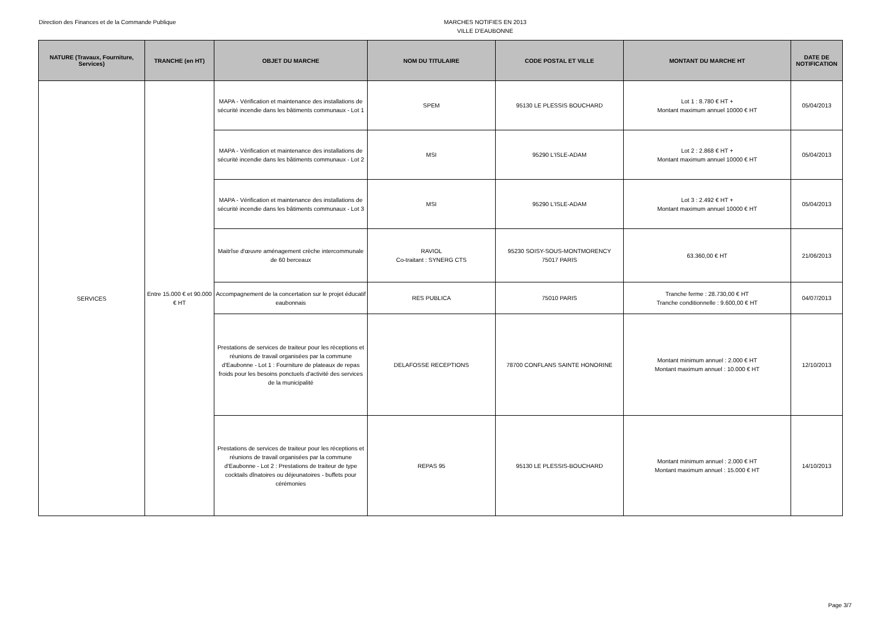Direction des Finances et de la Commande Publique
MARCHES NOTIFIES EN 2013
VILLE D'EAUBONNE
| NATURE (Travaux, Fourniture, Services) | TRANCHE (en HT) | OBJET DU MARCHE | NOM DU TITULAIRE | CODE POSTAL ET VILLE | MONTANT DU MARCHE HT | DATE DE NOTIFICATION |
| --- | --- | --- | --- | --- | --- | --- |
| SERVICES | Entre 15.000 € et 90.000 € HT | MAPA - Vérification et maintenance des installations de sécurité incendie dans les bâtiments communaux - Lot 1 | SPEM | 95130 LE PLESSIS BOUCHARD | Lot 1 : 8.780 € HT + Montant maximum annuel 10000 € HT | 05/04/2013 |
| | | MAPA - Vérification et maintenance des installations de sécurité incendie dans les bâtiments communaux - Lot 2 | MSI | 95290 L'ISLE-ADAM | Lot 2 : 2.868 € HT + Montant maximum annuel 10000 € HT | 05/04/2013 |
| | | MAPA - Vérification et maintenance des installations de sécurité incendie dans les bâtiments communaux - Lot 3 | MSI | 95290 L'ISLE-ADAM | Lot 3 : 2.492 € HT + Montant maximum annuel 10000 € HT | 05/04/2013 |
| | | Maitrîse d'œuvre aménagement crèche intercommunale de 60 berceaux | RAVIOL Co-traitant : SYNERG CTS | 95230 SOISY-SOUS-MONTMORENCY 75017 PARIS | 63.360,00 € HT | 21/06/2013 |
| | | Accompagnement de la concertation sur le projet éducatif eaubonnais | RES PUBLICA | 75010 PARIS | Tranche ferme : 28.730,00 € HT Tranche conditionnelle : 9.600,00 € HT | 04/07/2013 |
| | | Prestations de services de traiteur pour les réceptions et réunions de travail organisées par la commune d'Eaubonne - Lot 1 : Fourniture de plateaux de repas froids pour les besoins ponctuels d'activité des services de la municipalité | DELAFOSSE RECEPTIONS | 78700 CONFLANS SAINTE HONORINE | Montant minimum annuel : 2.000 € HT Montant maximum annuel : 10.000 € HT | 12/10/2013 |
| | | Prestations de services de traiteur pour les réceptions et réunions de travail organisées par la commune d'Eaubonne - Lot 2 : Prestations de traiteur de type cocktails dînatoires ou déjeunatoires - buffets pour cérémonies | REPAS 95 | 95130 LE PLESSIS-BOUCHARD | Montant minimum annuel : 2.000 € HT Montant maximum annuel : 15.000 € HT | 14/10/2013 |
Page 3/7